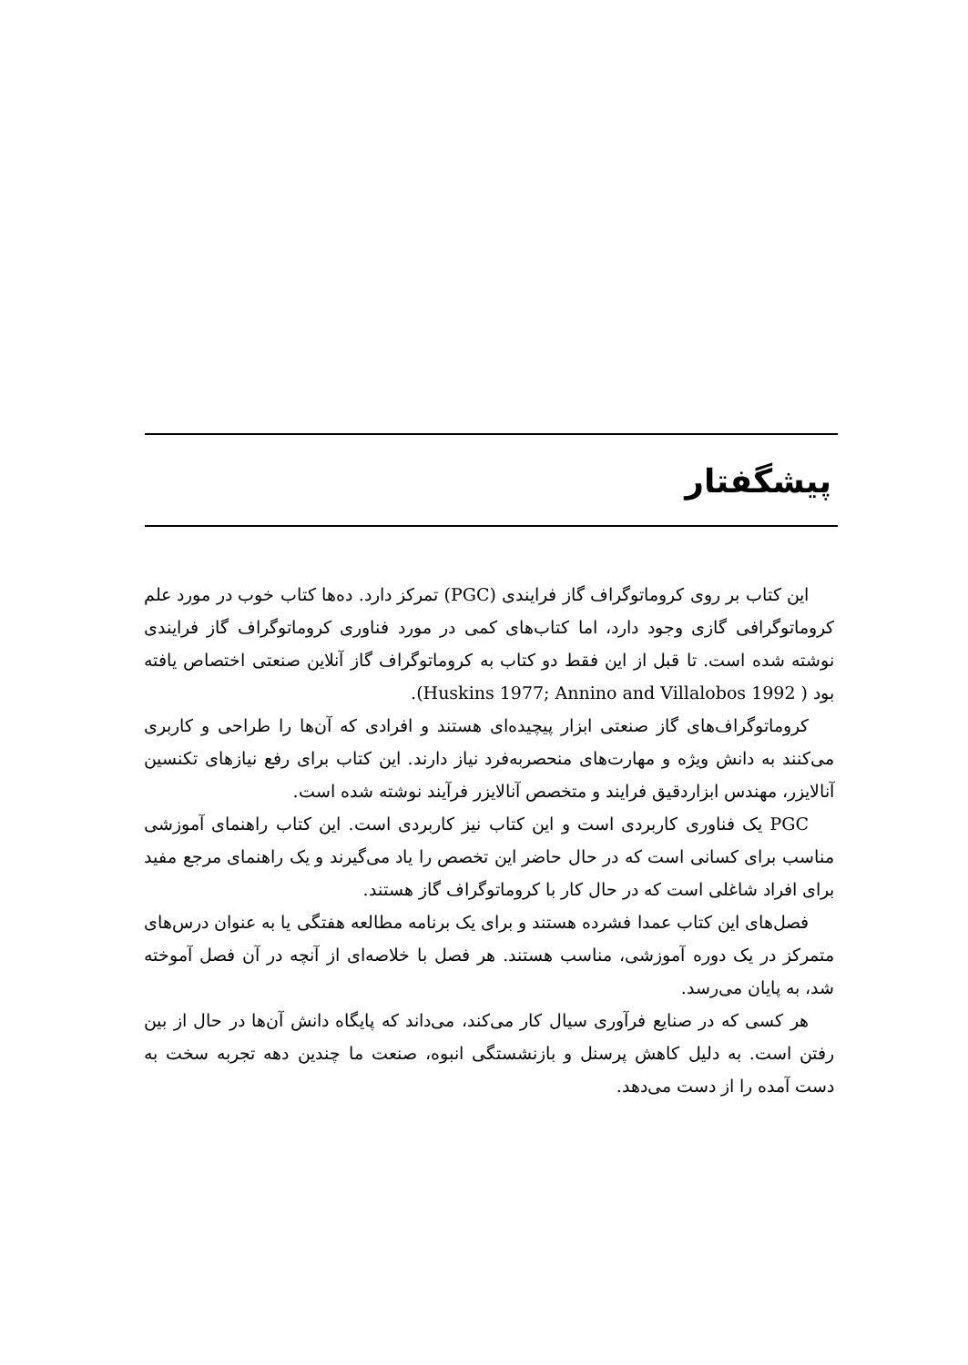پیشگفتار
این کتاب بر روی کروماتوگراف گاز فرایندی (PGC) تمرکز دارد. ده‌ها کتاب خوب در مورد علم کروماتوگرافی گازی وجود دارد، اما کتاب‌های کمی در مورد فناوری کروماتوگراف گاز فرایندی نوشته شده است. تا قبل از این فقط دو کتاب به کروماتوگراف گاز آنلاین صنعتی اختصاص یافته بود ( Huskins 1977; Annino and Villalobos 1992).
کروماتوگراف‌های گاز صنعتی ابزار پیچیده‌ای هستند و افرادی که آن‌ها را طراحی و کاربری می‌کنند به دانش ویژه و مهارت‌های منحصربه‌فرد نیاز دارند. این کتاب برای رفع نیازهای تکنسین آنالایزر، مهندس ابزاردقیق فرایند و متخصص آنالایزر فرآیند نوشته شده است.
PGC یک فناوری کاربردی است و این کتاب نیز کاربردی است. این کتاب راهنمای آموزشی مناسب برای کسانی است که در حال حاضر این تخصص را یاد می‌گیرند و یک راهنمای مرجع مفید برای افراد شاغلی است که در حال کار با کروماتوگراف گاز هستند.
فصل‌های این کتاب عمدا فشرده هستند و برای یک برنامه مطالعه هفتگی یا به عنوان درس‌های متمرکز در یک دوره آموزشی، مناسب هستند. هر فصل با خلاصه‌ای از آنچه در آن فصل آموخته شد، به پایان می‌رسد.
هر کسی که در صنایع فرآوری سیال کار می‌کند، می‌داند که پایگاه دانش آن‌ها در حال از بین رفتن است. به دلیل کاهش پرسنل و بازنشستگی انبوه، صنعت ما چندین دهه تجربه سخت به دست آمده را از دست می‌دهد.